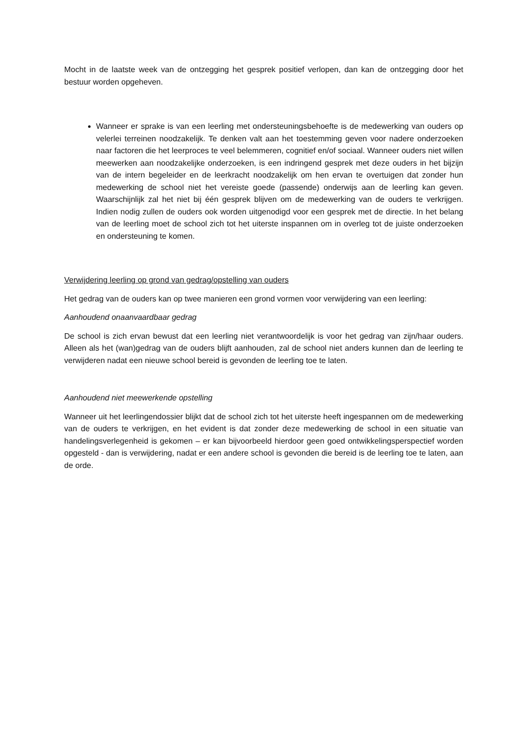Mocht in de laatste week van de ontzegging het gesprek positief verlopen, dan kan de ontzegging door het bestuur worden opgeheven.
Wanneer er sprake is van een leerling met ondersteuningsbehoefte is de medewerking van ouders op velerlei terreinen noodzakelijk. Te denken valt aan het toestemming geven voor nadere onderzoeken naar factoren die het leerproces te veel belemmeren, cognitief en/of sociaal. Wanneer ouders niet willen meewerken aan noodzakelijke onderzoeken, is een indringend gesprek met deze ouders in het bijzijn van de intern begeleider en de leerkracht noodzakelijk om hen ervan te overtuigen dat zonder hun medewerking de school niet het vereiste goede (passende) onderwijs aan de leerling kan geven. Waarschijnlijk zal het niet bij één gesprek blijven om de medewerking van de ouders te verkrijgen. Indien nodig zullen de ouders ook worden uitgenodigd voor een gesprek met de directie. In het belang van de leerling moet de school zich tot het uiterste inspannen om in overleg tot de juiste onderzoeken en ondersteuning te komen.
Verwijdering leerling op grond van gedrag/opstelling van ouders
Het gedrag van de ouders kan op twee manieren een grond vormen voor verwijdering van een leerling:
Aanhoudend onaanvaardbaar gedrag
De school is zich ervan bewust dat een leerling niet verantwoordelijk is voor het gedrag van zijn/haar ouders. Alleen als het (wan)gedrag van de ouders blijft aanhouden, zal de school niet anders kunnen dan de leerling te verwijderen nadat een nieuwe school bereid is gevonden de leerling toe te laten.
Aanhoudend niet meewerkende opstelling
Wanneer uit het leerlingendossier blijkt dat de school zich tot het uiterste heeft ingespannen om de medewerking van de ouders te verkrijgen, en het evident is dat zonder deze medewerking de school in een situatie van handelingsverlegenheid is gekomen – er kan bijvoorbeeld hierdoor geen goed ontwikkelingsperspectief worden opgesteld - dan is verwijdering, nadat er een andere school is gevonden die bereid is de leerling toe te laten, aan de orde.